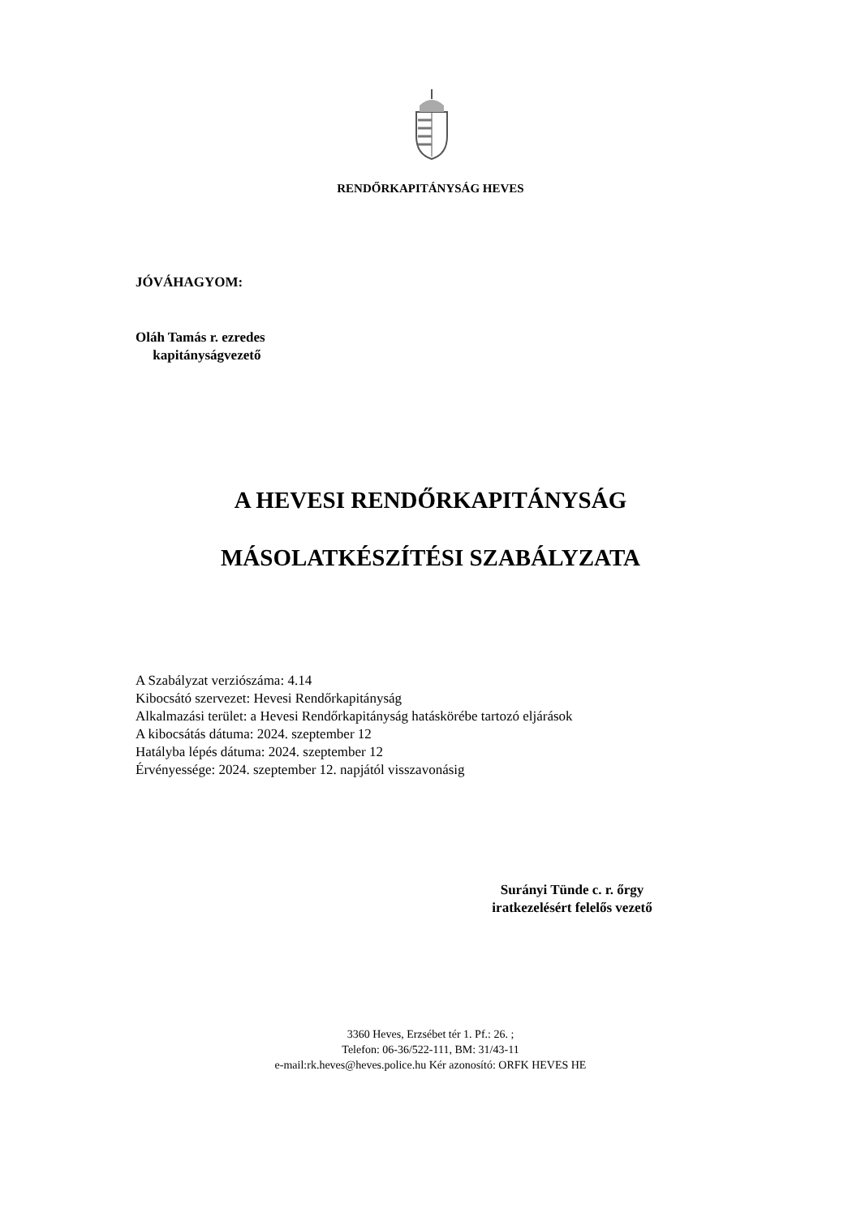RENDŐRKAPITÁNYSÁG HEVES
JÓVÁHAGYOM:
Oláh Tamás r. ezredes
kapitányságvezető
A HEVESI RENDŐRKAPITÁNYSÁG
MÁSOLATKÉSZÍTÉSI SZABÁLYZATA
A Szabályzat verziószáma: 4.14
Kibocsátó szervezet: Hevesi Rendőrkapitányság
Alkalmazási terület: a Hevesi Rendőrkapitányság hatáskörébe tartozó eljárások
A kibocsátás dátuma: 2024. szeptember 12
Hatályba lépés dátuma: 2024. szeptember 12
Érvényessége: 2024. szeptember 12. napjától visszavonásig
Surányi Tünde c. r. őrgy
iratkezelésért felelős vezető
3360 Heves, Erzsébet tér 1. Pf.: 26. ;
Telefon: 06-36/522-111, BM: 31/43-11
e-mail:rk.heves@heves.police.hu Kér azonosító: ORFK HEVES HE